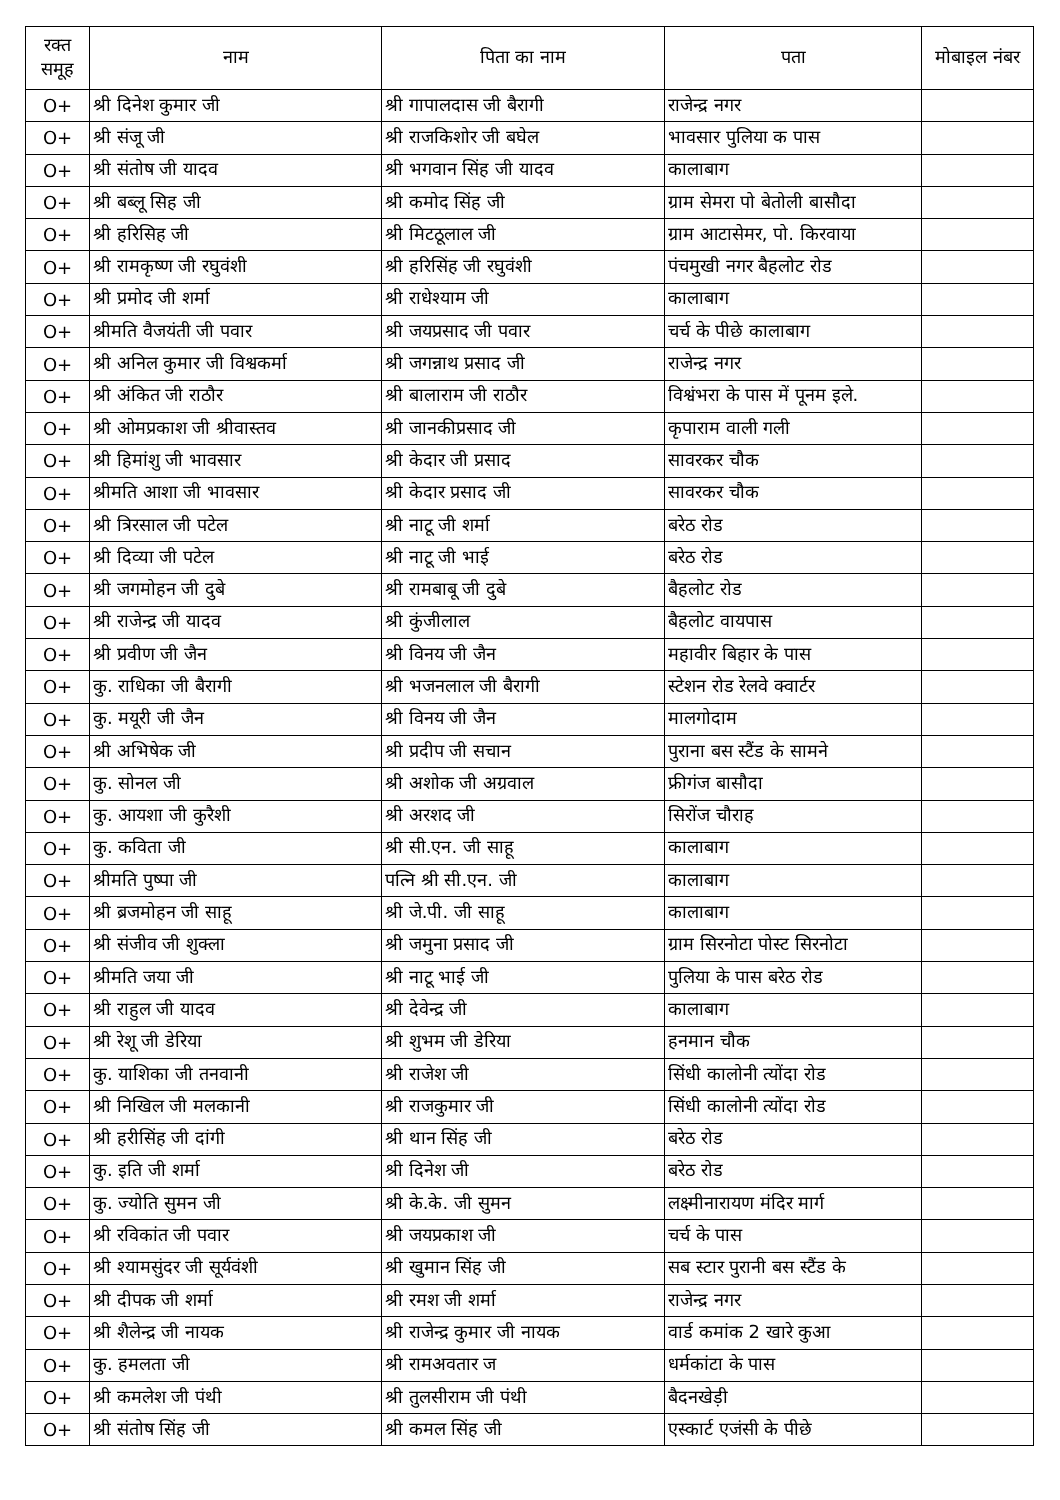| रक्त समूह | नाम | पिता का नाम | पता | मोबाइल नंबर |
| --- | --- | --- | --- | --- |
| O+ | श्री दिनेश कुमार जी | श्री गापालदास जी बैरागी | राजेन्द्र नगर | |
| O+ | श्री संजू जी | श्री राजकिशोर जी बघेल | भावसार पुलिया क पास | |
| O+ | श्री संतोष जी यादव | श्री भगवान सिंह जी यादव | कालाबाग | |
| O+ | श्री बब्लू सिह जी | श्री कमोद सिंह जी | ग्राम सेमरा पो बेतोली बासौदा | |
| O+ | श्री हरिसिह जी | श्री मिटठूलाल जी | ग्राम आटासेमर, पो. किरवाया | |
| O+ | श्री रामकृष्ण जी रघुवंशी | श्री हरिसिंह जी रघुवंशी | पंचमुखी नगर बैहलोट रोड | |
| O+ | श्री प्रमोद जी शर्मा | श्री राधेश्याम जी | कालाबाग | |
| O+ | श्रीमति वैजयंती जी पवार | श्री जयप्रसाद जी पवार | चर्च के पीछे कालाबाग | |
| O+ | श्री अनिल कुमार जी विश्वकर्मा | श्री जगन्नाथ प्रसाद जी | राजेन्द्र नगर | |
| O+ | श्री अंकित जी राठौर | श्री बालाराम जी राठौर | विश्वंभरा के पास में पूनम इले. | |
| O+ | श्री ओमप्रकाश जी श्रीवास्तव | श्री जानकीप्रसाद जी | कृपाराम वाली गली | |
| O+ | श्री हिमांशु जी भावसार | श्री केदार जी प्रसाद | सावरकर चौक | |
| O+ | श्रीमति आशा जी भावसार | श्री केदार प्रसाद जी | सावरकर चौक | |
| O+ | श्री त्रिरसाल जी पटेल | श्री नाटू जी शर्मा | बरेठ रोड | |
| O+ | श्री दिव्या जी पटेल | श्री नाटू जी भाई | बरेठ रोड | |
| O+ | श्री जगमोहन जी दुबे | श्री रामबाबू जी दुबे | बैहलोट रोड | |
| O+ | श्री राजेन्द्र जी यादव | श्री कुंजीलाल | बैहलोट वायपास | |
| O+ | श्री प्रवीण जी जैन | श्री विनय जी जैन | महावीर बिहार के पास | |
| O+ | कु. राधिका जी बैरागी | श्री भजनलाल जी बैरागी | स्टेशन रोड रेलवे क्वार्टर | |
| O+ | कु. मयूरी जी जैन | श्री विनय जी जैन | मालगोदाम | |
| O+ | श्री अभिषेक जी | श्री प्रदीप जी सचान | पुराना बस स्टैंड के सामने | |
| O+ | कु. सोनल जी | श्री अशोक जी अग्रवाल | फ्रीगंज बासौदा | |
| O+ | कु. आयशा जी कुरैशी | श्री अरशद जी | सिरोंज चौराह | |
| O+ | कु. कविता जी | श्री सी.एन. जी साहू | कालाबाग | |
| O+ | श्रीमति पुष्पा जी | पत्नि श्री सी.एन. जी | कालाबाग | |
| O+ | श्री ब्रजमोहन जी साहू | श्री जे.पी. जी साहू | कालाबाग | |
| O+ | श्री संजीव जी शुक्ला | श्री जमुना प्रसाद जी | ग्राम सिरनोटा पोस्ट सिरनोटा | |
| O+ | श्रीमति जया जी | श्री नाटू भाई जी | पुलिया के पास बरेठ रोड | |
| O+ | श्री राहुल जी यादव | श्री देवेन्द्र जी | कालाबाग | |
| O+ | श्री रेशू जी डेरिया | श्री शुभम जी डेरिया | हनमान चौक | |
| O+ | कु. याशिका जी तनवानी | श्री राजेश जी | सिंधी कालोनी त्योंदा रोड | |
| O+ | श्री निखिल जी मलकानी | श्री राजकुमार जी | सिंधी कालोनी त्योंदा रोड | |
| O+ | श्री हरीसिंह जी दांगी | श्री थान सिंह जी | बरेठ रोड | |
| O+ | कु. इति जी शर्मा | श्री दिनेश जी | बरेठ रोड | |
| O+ | कु. ज्योति सुमन जी | श्री के.के. जी सुमन | लक्ष्मीनारायण मंदिर मार्ग | |
| O+ | श्री रविकांत जी पवार | श्री जयप्रकाश जी | चर्च के पास | |
| O+ | श्री श्यामसुंदर जी सूर्यवंशी | श्री खुमान सिंह जी | सब स्टार पुरानी बस स्टैंड के | |
| O+ | श्री दीपक जी शर्मा | श्री रमश जी शर्मा | राजेन्द्र नगर | |
| O+ | श्री शैलेन्द्र जी नायक | श्री राजेन्द्र कुमार जी नायक | वार्ड कमांक 2 खारे कुआ | |
| O+ | कु. हमलता जी | श्री रामअवतार ज | धर्मकांटा के पास | |
| O+ | श्री कमलेश जी पंथी | श्री तुलसीराम जी पंथी | बैदनखेड़ी | |
| O+ | श्री संतोष सिंह जी | श्री कमल सिंह जी | एस्कार्ट एजंसी के पीछे | |